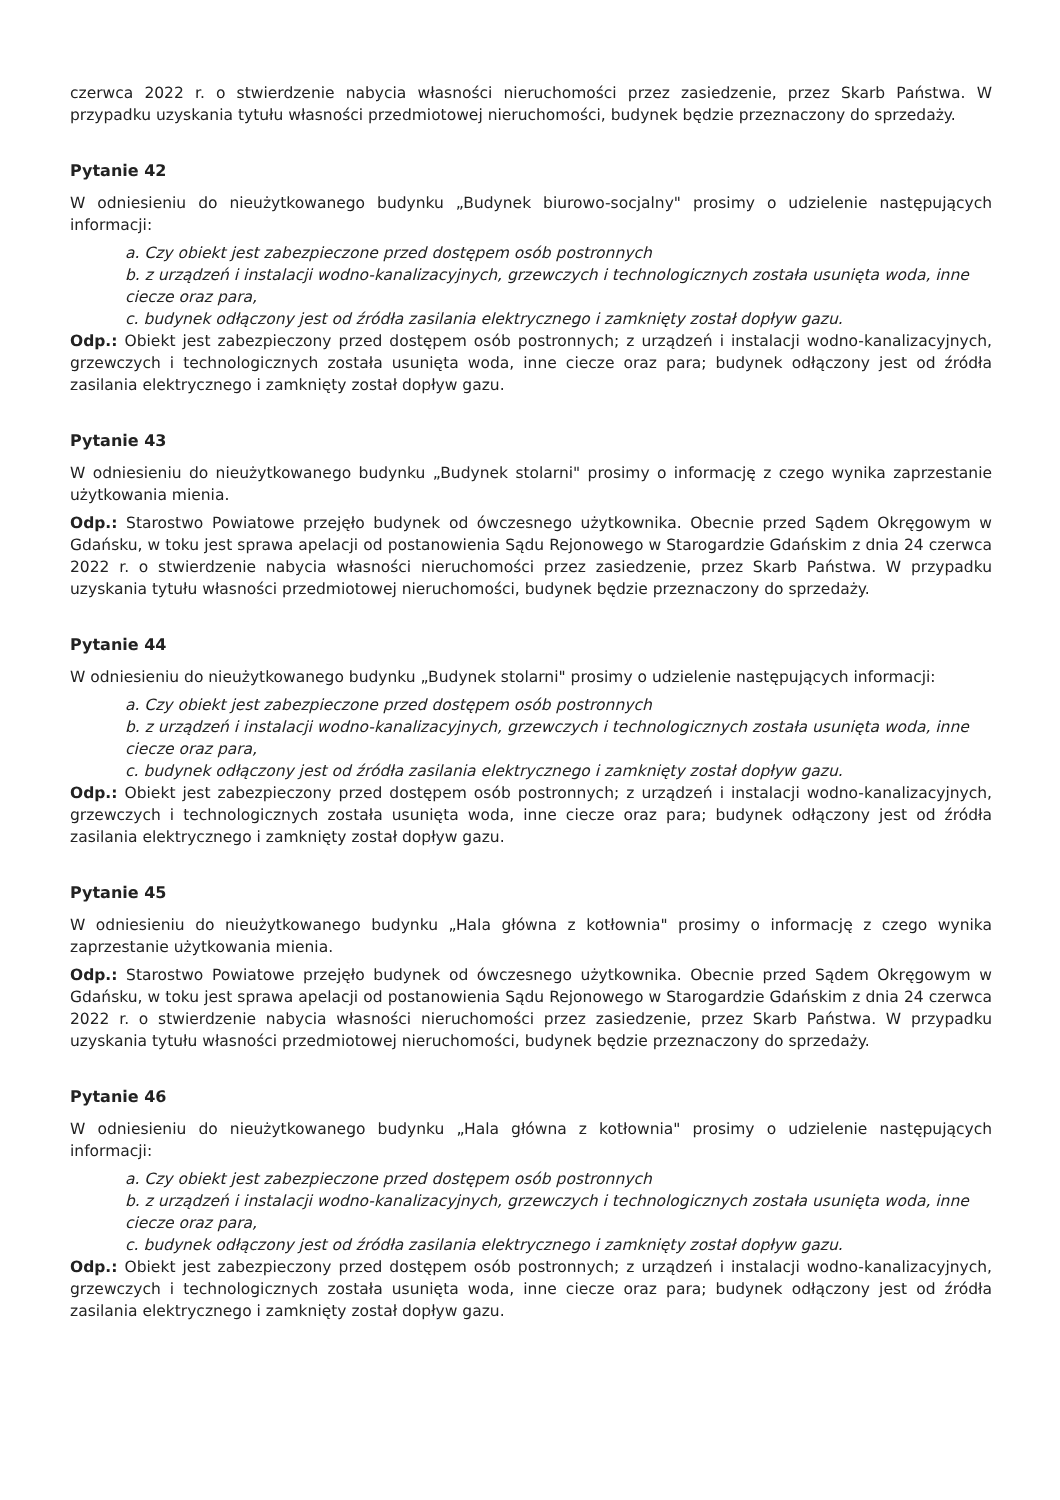czerwca 2022 r. o stwierdzenie nabycia własności nieruchomości przez zasiedzenie, przez Skarb Państwa. W przypadku uzyskania tytułu własności przedmiotowej nieruchomości, budynek będzie przeznaczony do sprzedaży.
Pytanie 42
W odniesieniu do nieużytkowanego budynku „Budynek biurowo-socjalny" prosimy o udzielenie następujących informacji:
a. Czy obiekt jest zabezpieczone przed dostępem osób postronnych
b. z urządzeń i instalacji wodno-kanalizacyjnych, grzewczych i technologicznych została usunięta woda, inne ciecze oraz para,
c. budynek odłączony jest od źródła zasilania elektrycznego i zamknięty został dopływ gazu.
Odp.: Obiekt jest zabezpieczony przed dostępem osób postronnych; z urządzeń i instalacji wodno-kanalizacyjnych, grzewczych i technologicznych została usunięta woda, inne ciecze oraz para; budynek odłączony jest od źródła zasilania elektrycznego i zamknięty został dopływ gazu.
Pytanie 43
W odniesieniu do nieużytkowanego budynku „Budynek stolarni" prosimy o informację z czego wynika zaprzestanie użytkowania mienia.
Odp.: Starostwo Powiatowe przejęło budynek od ówczesnego użytkownika. Obecnie przed Sądem Okręgowym w Gdańsku, w toku jest sprawa apelacji od postanowienia Sądu Rejonowego w Starogardzie Gdańskim z dnia 24 czerwca 2022 r. o stwierdzenie nabycia własności nieruchomości przez zasiedzenie, przez Skarb Państwa. W przypadku uzyskania tytułu własności przedmiotowej nieruchomości, budynek będzie przeznaczony do sprzedaży.
Pytanie 44
W odniesieniu do nieużytkowanego budynku „Budynek stolarni" prosimy o udzielenie następujących informacji:
a. Czy obiekt jest zabezpieczone przed dostępem osób postronnych
b. z urządzeń i instalacji wodno-kanalizacyjnych, grzewczych i technologicznych została usunięta woda, inne ciecze oraz para,
c. budynek odłączony jest od źródła zasilania elektrycznego i zamknięty został dopływ gazu.
Odp.: Obiekt jest zabezpieczony przed dostępem osób postronnych; z urządzeń i instalacji wodno-kanalizacyjnych, grzewczych i technologicznych została usunięta woda, inne ciecze oraz para; budynek odłączony jest od źródła zasilania elektrycznego i zamknięty został dopływ gazu.
Pytanie 45
W odniesieniu do nieużytkowanego budynku „Hala główna z kotłownia" prosimy o informację z czego wynika zaprzestanie użytkowania mienia.
Odp.: Starostwo Powiatowe przejęło budynek od ówczesnego użytkownika. Obecnie przed Sądem Okręgowym w Gdańsku, w toku jest sprawa apelacji od postanowienia Sądu Rejonowego w Starogardzie Gdańskim z dnia 24 czerwca 2022 r. o stwierdzenie nabycia własności nieruchomości przez zasiedzenie, przez Skarb Państwa. W przypadku uzyskania tytułu własności przedmiotowej nieruchomości, budynek będzie przeznaczony do sprzedaży.
Pytanie 46
W odniesieniu do nieużytkowanego budynku „Hala główna z kotłownia" prosimy o udzielenie następujących informacji:
a. Czy obiekt jest zabezpieczone przed dostępem osób postronnych
b. z urządzeń i instalacji wodno-kanalizacyjnych, grzewczych i technologicznych została usunięta woda, inne ciecze oraz para,
c. budynek odłączony jest od źródła zasilania elektrycznego i zamknięty został dopływ gazu.
Odp.: Obiekt jest zabezpieczony przed dostępem osób postronnych; z urządzeń i instalacji wodno-kanalizacyjnych, grzewczych i technologicznych została usunięta woda, inne ciecze oraz para; budynek odłączony jest od źródła zasilania elektrycznego i zamknięty został dopływ gazu.